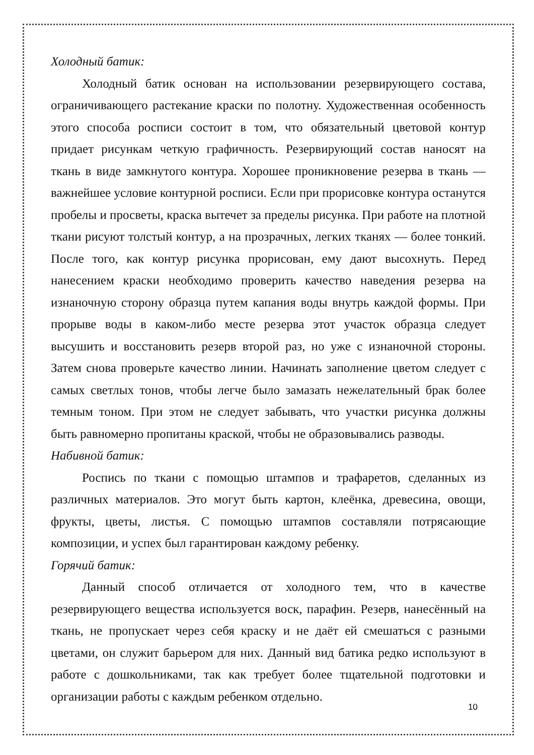Холодный батик:
Холодный батик основан на использовании резервирующего состава, ограничивающего растекание краски по полотну. Художественная особенность этого способа росписи состоит в том, что обязательный цветовой контур придает рисункам четкую графичность. Резервирующий состав наносят на ткань в виде замкнутого контура. Хорошее проникновение резерва в ткань — важнейшее условие контурной росписи. Если при прорисовке контура останутся пробелы и просветы, краска вытечет за пределы рисунка. При работе на плотной ткани рисуют толстый контур, а на прозрачных, легких тканях — более тонкий. После того, как контур рисунка прорисован, ему дают высохнуть. Перед нанесением краски необходимо проверить качество наведения резерва на изнаночную сторону образца путем капания воды внутрь каждой формы. При прорыве воды в каком-либо месте резерва этот участок образца следует высушить и восстановить резерв второй раз, но уже с изнаночной стороны. Затем снова проверьте качество линии. Начинать заполнение цветом следует с самых светлых тонов, чтобы легче было замазать нежелательный брак более темным тоном. При этом не следует забывать, что участки рисунка должны быть равномерно пропитаны краской, чтобы не образовывались разводы.
Набивной батик:
Роспись по ткани с помощью штампов и трафаретов, сделанных из различных материалов. Это могут быть картон, клеёнка, древесина, овощи, фрукты, цветы, листья. С помощью штампов составляли потрясающие композиции, и успех был гарантирован каждому ребенку.
Горячий батик:
Данный способ отличается от холодного тем, что в качестве резервирующего вещества используется воск, парафин. Резерв, нанесённый на ткань, не пропускает через себя краску и не даёт ей смешаться с разными цветами, он служит барьером для них. Данный вид батика редко используют в работе с дошкольниками, так как требует более тщательной подготовки и организации работы с каждым ребенком отдельно.
10